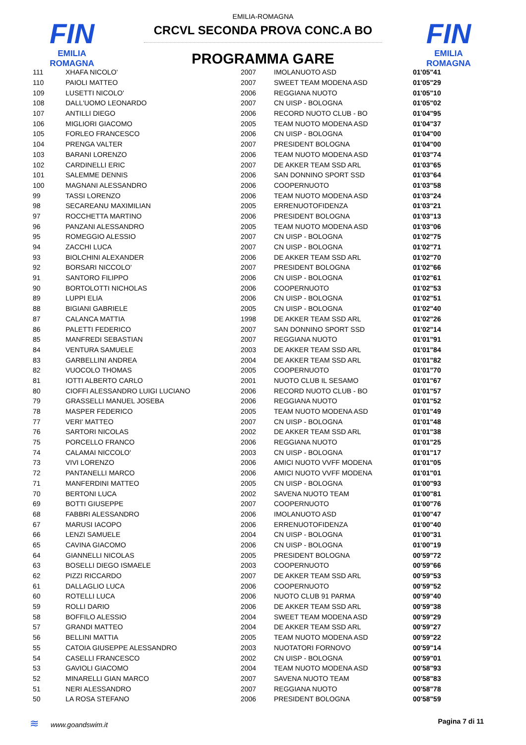FIN
EMILIA ROMAGNA
FIN
EMILIA ROMAGNA
EMILIA-ROMAGNA
CRCVL SECONDA PROVA CONC.A BO
PROGRAMMA GARE
| 111 | XHAFA NICOLO' | 2007 | IMOLANUOTO ASD | 01'05"41 |
| 110 | PAIOLI MATTEO | 2007 | SWEET TEAM MODENA ASD | 01'05"29 |
| 109 | LUSETTI NICOLO' | 2006 | REGGIANA NUOTO | 01'05"10 |
| 108 | DALL'UOMO LEONARDO | 2007 | CN UISP - BOLOGNA | 01'05"02 |
| 107 | ANTILLI DIEGO | 2006 | RECORD NUOTO CLUB - BO | 01'04"95 |
| 106 | MIGLIORI GIACOMO | 2005 | TEAM NUOTO MODENA ASD | 01'04"37 |
| 105 | FORLEO FRANCESCO | 2006 | CN UISP - BOLOGNA | 01'04"00 |
| 104 | PRENGA VALTER | 2007 | PRESIDENT BOLOGNA | 01'04"00 |
| 103 | BARANI LORENZO | 2006 | TEAM NUOTO MODENA ASD | 01'03"74 |
| 102 | CARDINELLI ERIC | 2007 | DE AKKER TEAM SSD ARL | 01'03"65 |
| 101 | SALEMME DENNIS | 2006 | SAN DONNINO SPORT SSD | 01'03"64 |
| 100 | MAGNANI ALESSANDRO | 2006 | COOPERNUOTO | 01'03"58 |
| 99 | TASSI LORENZO | 2006 | TEAM NUOTO MODENA ASD | 01'03"24 |
| 98 | SECAREANU MAXIMILIAN | 2005 | ERRENUOTOFIDENZA | 01'03"21 |
| 97 | ROCCHETTA MARTINO | 2006 | PRESIDENT BOLOGNA | 01'03"13 |
| 96 | PANZANI ALESSANDRO | 2005 | TEAM NUOTO MODENA ASD | 01'03"06 |
| 95 | ROMEGGIO ALESSIO | 2007 | CN UISP - BOLOGNA | 01'02"75 |
| 94 | ZACCHI LUCA | 2007 | CN UISP - BOLOGNA | 01'02"71 |
| 93 | BIOLCHINI ALEXANDER | 2006 | DE AKKER TEAM SSD ARL | 01'02"70 |
| 92 | BORSARI NICCOLO' | 2007 | PRESIDENT BOLOGNA | 01'02"66 |
| 91 | SANTORO FILIPPO | 2006 | CN UISP - BOLOGNA | 01'02"61 |
| 90 | BORTOLOTTI NICHOLAS | 2006 | COOPERNUOTO | 01'02"53 |
| 89 | LUPPI ELIA | 2006 | CN UISP - BOLOGNA | 01'02"51 |
| 88 | BIGIANI GABRIELE | 2005 | CN UISP - BOLOGNA | 01'02"40 |
| 87 | CALANCA MATTIA | 1998 | DE AKKER TEAM SSD ARL | 01'02"26 |
| 86 | PALETTI FEDERICO | 2007 | SAN DONNINO SPORT SSD | 01'02"14 |
| 85 | MANFREDI SEBASTIAN | 2007 | REGGIANA NUOTO | 01'01"91 |
| 84 | VENTURA SAMUELE | 2003 | DE AKKER TEAM SSD ARL | 01'01"84 |
| 83 | GARBELLINI ANDREA | 2004 | DE AKKER TEAM SSD ARL | 01'01"82 |
| 82 | VUOCOLO THOMAS | 2005 | COOPERNUOTO | 01'01"70 |
| 81 | IOTTI ALBERTO CARLO | 2001 | NUOTO CLUB IL SESAMO | 01'01"67 |
| 80 | CIOFFI ALESSANDRO LUIGI LUCIANO | 2006 | RECORD NUOTO CLUB - BO | 01'01"57 |
| 79 | GRASSELLI MANUEL JOSEBA | 2006 | REGGIANA NUOTO | 01'01"52 |
| 78 | MASPER FEDERICO | 2005 | TEAM NUOTO MODENA ASD | 01'01"49 |
| 77 | VERI' MATTEO | 2007 | CN UISP - BOLOGNA | 01'01"48 |
| 76 | SARTORI NICOLAS | 2002 | DE AKKER TEAM SSD ARL | 01'01"38 |
| 75 | PORCELLO FRANCO | 2006 | REGGIANA NUOTO | 01'01"25 |
| 74 | CALAMAI NICCOLO' | 2003 | CN UISP - BOLOGNA | 01'01"17 |
| 73 | VIVI LORENZO | 2006 | AMICI NUOTO VVFF MODENA | 01'01"05 |
| 72 | PANTANELLI MARCO | 2006 | AMICI NUOTO VVFF MODENA | 01'01"01 |
| 71 | MANFERDINI MATTEO | 2005 | CN UISP - BOLOGNA | 01'00"93 |
| 70 | BERTONI LUCA | 2002 | SAVENA NUOTO TEAM | 01'00"81 |
| 69 | BOTTI GIUSEPPE | 2007 | COOPERNUOTO | 01'00"76 |
| 68 | FABBRI ALESSANDRO | 2006 | IMOLANUOTO ASD | 01'00"47 |
| 67 | MARUSI IACOPO | 2006 | ERRENUOTOFIDENZA | 01'00"40 |
| 66 | LENZI SAMUELE | 2004 | CN UISP - BOLOGNA | 01'00"31 |
| 65 | CAVINA GIACOMO | 2006 | CN UISP - BOLOGNA | 01'00"19 |
| 64 | GIANNELLI NICOLAS | 2005 | PRESIDENT BOLOGNA | 00'59"72 |
| 63 | BOSELLI DIEGO ISMAELE | 2003 | COOPERNUOTO | 00'59"66 |
| 62 | PIZZI RICCARDO | 2007 | DE AKKER TEAM SSD ARL | 00'59"53 |
| 61 | DALLAGLIO LUCA | 2006 | COOPERNUOTO | 00'59"52 |
| 60 | ROTELLI LUCA | 2006 | NUOTO CLUB 91 PARMA | 00'59"40 |
| 59 | ROLLI DARIO | 2006 | DE AKKER TEAM SSD ARL | 00'59"38 |
| 58 | BOFFILO ALESSIO | 2004 | SWEET TEAM MODENA ASD | 00'59"29 |
| 57 | GRANDI MATTEO | 2004 | DE AKKER TEAM SSD ARL | 00'59"27 |
| 56 | BELLINI MATTIA | 2005 | TEAM NUOTO MODENA ASD | 00'59"22 |
| 55 | CATOIA GIUSEPPE ALESSANDRO | 2003 | NUOTATORI FORNOVO | 00'59"14 |
| 54 | CASELLI FRANCESCO | 2002 | CN UISP - BOLOGNA | 00'59"01 |
| 53 | GAVIOLI GIACOMO | 2004 | TEAM NUOTO MODENA ASD | 00'58"93 |
| 52 | MINARELLI GIAN MARCO | 2007 | SAVENA NUOTO TEAM | 00'58"83 |
| 51 | NERI ALESSANDRO | 2007 | REGGIANA NUOTO | 00'58"78 |
| 50 | LA ROSA STEFANO | 2006 | PRESIDENT BOLOGNA | 00'58"59 |
≋ www.goandswim.it Pagina 7 di 11